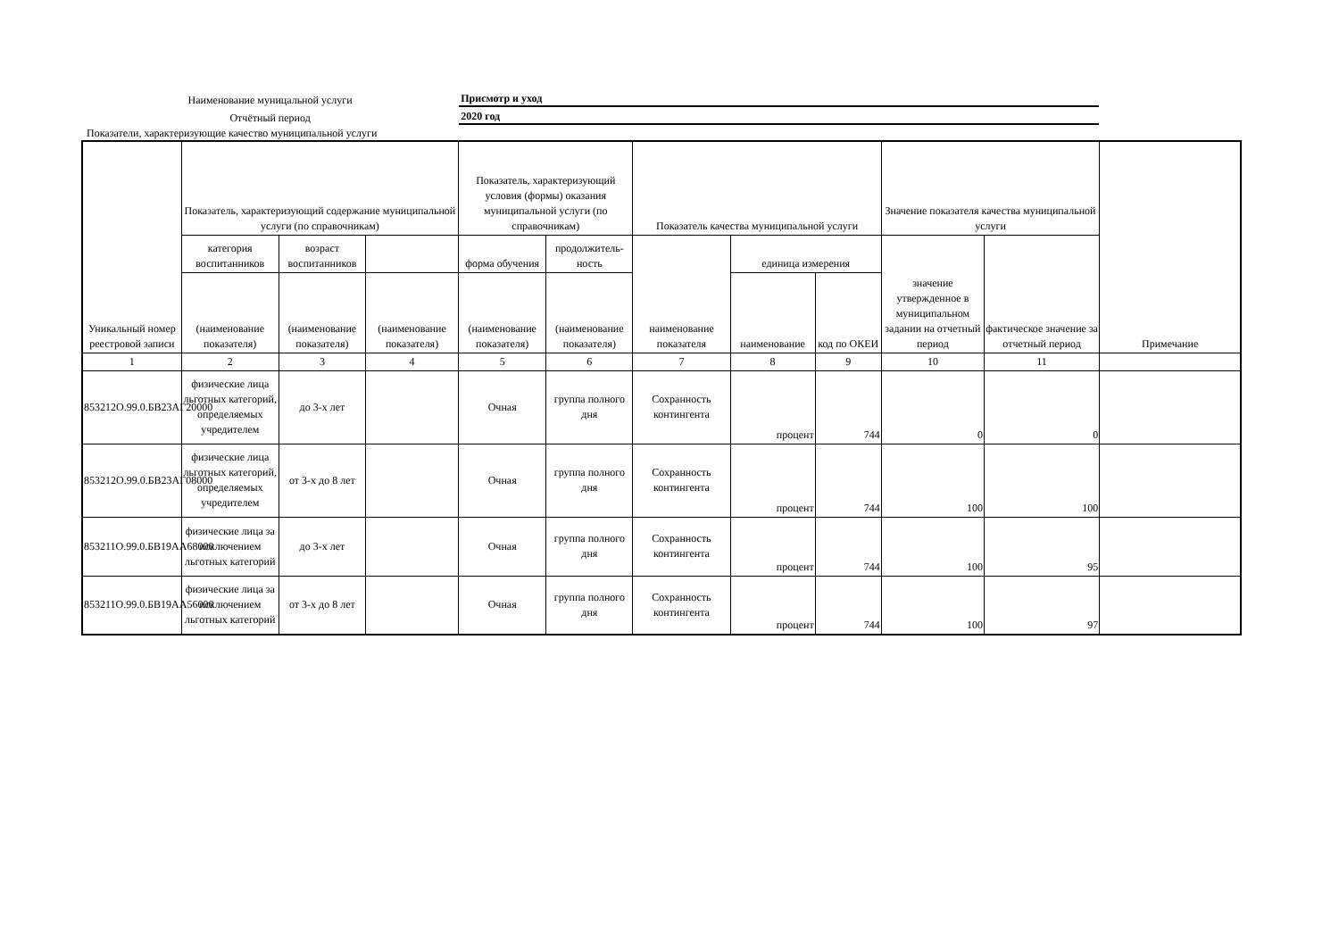Наименование муницальной услуги
Присмотр и уход
Отчётный период
2020 год
Показатели, характеризующие качество муниципальной услуги
| Уникальный номер реестровой записи | Показатель, характеризующий содержание муниципальной услуги (по справочникам) | | | Показатель, характеризующий условия (формы) оказания муниципальной услуги (по справочникам) | | Показатель качества муниципальной услуги | | | Значение показателя качества муниципальной услуги | | Примечание |
| --- | --- | --- | --- | --- | --- | --- | --- | --- | --- | --- | --- |
| | категория воспитанников | возраст воспитанников | | форма обучения | продолжитель-ность | наименование показателя | единица измерения | | значение утвержденное в муниципальном задании на отчетный период | фактическое значение за отчетный период | |
| | (наименование показателя) | (наименование показателя) | (наименование показателя) | (наименование показателя) | (наименование показателя) | | наименование | код по ОКЕИ | | | |
| 1 | 2 | 3 | 4 | 5 | 6 | 7 | 8 | 9 | 10 | 11 | |
| 853212О.99.0.БВ23АГ20000 | физические лица льготных категорий, определяемых учредителем | до 3-х лет | | Очная | группа полного дня | Сохранность контингента | процент | 744 | 0 | 0 | |
| 853212О.99.0.БВ23АГ08000 | физические лица льготных категорий, определяемых учредителем | от 3-х до 8 лет | | Очная | группа полного дня | Сохранность контингента | процент | 744 | 100 | 100 | |
| 853211О.99.0.БВ19АА68000 | физические лица за исключением льготных категорий | до 3-х лет | | Очная | группа полного дня | Сохранность контингента | процент | 744 | 100 | 95 | |
| 853211О.99.0.БВ19АА56000 | физические лица за исключением льготных категорий | от 3-х до 8 лет | | Очная | группа полного дня | Сохранность контингента | процент | 744 | 100 | 97 | |